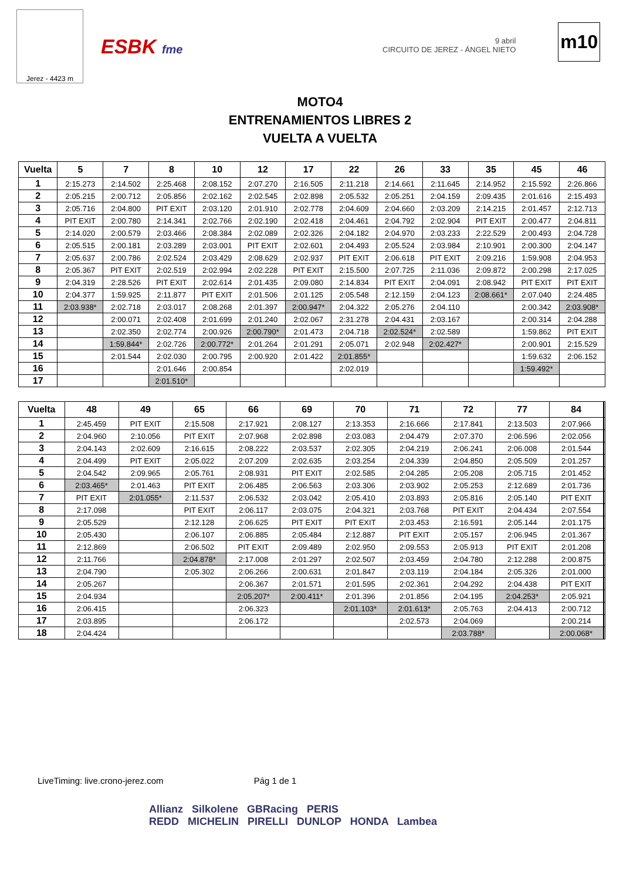Jerez - 4423 m
ESBK fme
9 abril
CIRCUITO DE JEREZ - ÁNGEL NIETO
m10
MOTO4
ENTRENAMIENTOS LIBRES 2
VUELTA A VUELTA
| Vuelta | 5 | 7 | 8 | 10 | 12 | 17 | 22 | 26 | 33 | 35 | 45 | 46 |
| --- | --- | --- | --- | --- | --- | --- | --- | --- | --- | --- | --- | --- |
| 1 | 2:15.273 | 2:14.502 | 2:25.468 | 2:08.152 | 2:07.270 | 2:16.505 | 2:11.218 | 2:14.661 | 2:11.645 | 2:14.952 | 2:15.592 | 2:26.866 |
| 2 | 2:05.215 | 2:00.712 | 2:05.856 | 2:02.162 | 2:02.545 | 2:02.898 | 2:05.532 | 2:05.251 | 2:04.159 | 2:09.435 | 2:01.616 | 2:15.493 |
| 3 | 2:05.716 | 2:04.800 | PIT EXIT | 2:03.120 | 2:01.910 | 2:02.778 | 2:04.609 | 2:04.660 | 2:03.209 | 2:14.215 | 2:01.457 | 2:12.713 |
| 4 | PIT EXIT | 2:00.780 | 2:14.341 | 2:02.766 | 2:02.190 | 2:02.418 | 2:04.461 | 2:04.792 | 2:02.904 | PIT EXIT | 2:00.477 | 2:04.811 |
| 5 | 2:14.020 | 2:00.579 | 2:03.466 | 2:08.384 | 2:02.089 | 2:02.326 | 2:04.182 | 2:04.970 | 2:03.233 | 2:22.529 | 2:00.493 | 2:04.728 |
| 6 | 2:05.515 | 2:00.181 | 2:03.289 | 2:03.001 | PIT EXIT | 2:02.601 | 2:04.493 | 2:05.524 | 2:03.984 | 2:10.901 | 2:00.300 | 2:04.147 |
| 7 | 2:05.637 | 2:00.786 | 2:02.524 | 2:03.429 | 2:08.629 | 2:02.937 | PIT EXIT | 2:06.618 | PIT EXIT | 2:09.216 | 1:59.908 | 2:04.953 |
| 8 | 2:05.367 | PIT EXIT | 2:02.519 | 2:02.994 | 2:02.228 | PIT EXIT | 2:15.500 | 2:07.725 | 2:11.036 | 2:09.872 | 2:00.298 | 2:17.025 |
| 9 | 2:04.319 | 2:28.526 | PIT EXIT | 2:02.614 | 2:01.435 | 2:09.080 | 2:14.834 | PIT EXIT | 2:04.091 | 2:08.942 | PIT EXIT | PIT EXIT |
| 10 | 2:04.377 | 1:59.925 | 2:11.877 | PIT EXIT | 2:01.506 | 2:01.125 | 2:05.548 | 2:12.159 | 2:04.123 | 2:08.661* | 2:07.040 | 2:24.485 |
| 11 | 2:03.938* | 2:02.718 | 2:03.017 | 2:08.268 | 2:01.397 | 2:00.947* | 2:04.322 | 2:05.276 | 2:04.110 | | 2:00.342 | 2:03.908* |
| 12 | | 2:00.071 | 2:02.408 | 2:01.699 | 2:01.240 | 2:02.067 | 2:31.278 | 2:04.431 | 2:03.167 | | 2:00.314 | 2:04.288 |
| 13 | | 2:02.350 | 2:02.774 | 2:00.926 | 2:00.790* | 2:01.473 | 2:04.718 | 2:02.524* | 2:02.589 | | 1:59.862 | PIT EXIT |
| 14 | | 1:59.844* | 2:02.726 | 2:00.772* | 2:01.264 | 2:01.291 | 2:05.071 | 2:02.948 | 2:02.427* | | 2:00.901 | 2:15.529 |
| 15 | | 2:01.544 | 2:02.030 | 2:00.795 | 2:00.920 | 2:01.422 | 2:01.855* | | | | 1:59.632 | 2:06.152 |
| 16 | | | 2:01.646 | 2:00.854 | | | 2:02.019 | | | | 1:59.492* | |
| 17 | | | 2:01.510* | | | | | | | | | |
| Vuelta | 48 | 49 | 65 | 66 | 69 | 70 | 71 | 72 | 77 | 84 | | |
| --- | --- | --- | --- | --- | --- | --- | --- | --- | --- | --- | --- | --- |
| 1 | 2:45.459 | PIT EXIT | 2:15.508 | 2:17.921 | 2:08.127 | 2:13.353 | 2:16.666 | 2:17.841 | 2:13.503 | 2:07.966 | | |
| 2 | 2:04.960 | 2:10.056 | PIT EXIT | 2:07.968 | 2:02.898 | 2:03.083 | 2:04.479 | 2:07.370 | 2:06.596 | 2:02.056 | | |
| 3 | 2:04.143 | 2:02.609 | 2:16.615 | 2:08.222 | 2:03.537 | 2:02.305 | 2:04.219 | 2:06.241 | 2:06.008 | 2:01.544 | | |
| 4 | 2:04.499 | PIT EXIT | 2:05.022 | 2:07.209 | 2:02.635 | 2:03.254 | 2:04.339 | 2:04.850 | 2:05.509 | 2:01.257 | | |
| 5 | 2:04.542 | 2:09.965 | 2:05.761 | 2:08.931 | PIT EXIT | 2:02.585 | 2:04.285 | 2:05.208 | 2:05.715 | 2:01.452 | | |
| 6 | 2:03.465* | 2:01.463 | PIT EXIT | 2:06.485 | 2:06.563 | 2:03.306 | 2:03.902 | 2:05.253 | 2:12.689 | 2:01.736 | | |
| 7 | PIT EXIT | 2:01.055* | 2:11.537 | 2:06.532 | 2:03.042 | 2:05.410 | 2:03.893 | 2:05.816 | 2:05.140 | PIT EXIT | | |
| 8 | 2:17.098 | | PIT EXIT | 2:06.117 | 2:03.075 | 2:04.321 | 2:03.768 | PIT EXIT | 2:04.434 | 2:07.554 | | |
| 9 | 2:05.529 | | 2:12.128 | 2:06.625 | PIT EXIT | PIT EXIT | 2:03.453 | 2:16.591 | 2:05.144 | 2:01.175 | | |
| 10 | 2:05.430 | | 2:06.107 | 2:06.885 | 2:05.484 | 2:12.887 | PIT EXIT | 2:05.157 | 2:06.945 | 2:01.367 | | |
| 11 | 2:12.869 | | 2:06.502 | PIT EXIT | 2:09.489 | 2:02.950 | 2:09.553 | 2:05.913 | PIT EXIT | 2:01.208 | | |
| 12 | 2:11.766 | | 2:04.878* | 2:17.008 | 2:01.297 | 2:02.507 | 2:03.459 | 2:04.780 | 2:12.288 | 2:00.875 | | |
| 13 | 2:04.790 | | 2:05.302 | 2:06.266 | 2:00.631 | 2:01.847 | 2:03.119 | 2:04.184 | 2:05.326 | 2:01.000 | | |
| 14 | 2:05.267 | | | 2:06.367 | 2:01.571 | 2:01.595 | 2:02.361 | 2:04.292 | 2:04.438 | PIT EXIT | | |
| 15 | 2:04.934 | | | 2:05.207* | 2:00.411* | 2:01.396 | 2:01.856 | 2:04.195 | 2:04.253* | 2:05.921 | | |
| 16 | 2:06.415 | | | 2:06.323 | | 2:01.103* | 2:01.613* | 2:05.763 | 2:04.413 | 2:00.712 | | |
| 17 | 2:03.895 | | | 2:06.172 | | | 2:02.573 | 2:04.069 | | 2:00.214 | | |
| 18 | 2:04.424 | | | | | | | 2:03.788* | | 2:00.068* | | |
LiveTiming: live.crono-jerez.com Pág 1 de 1
Allianz Silkolene GBRacing PERIS
REDD MICHELIN PIRELLI DUNLOP HONDA Lambea